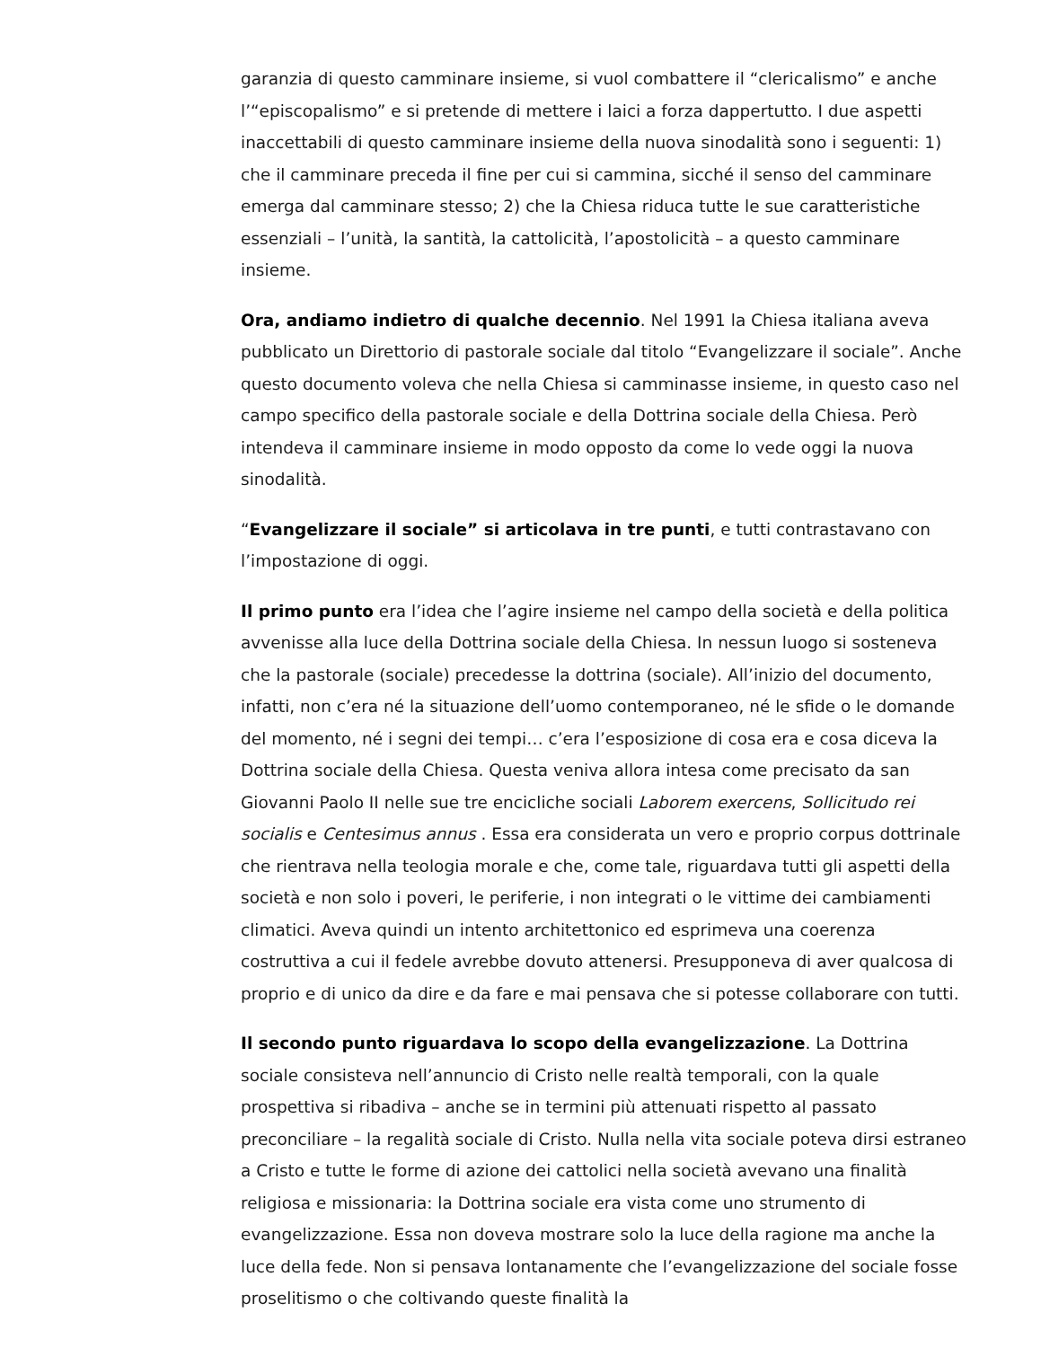garanzia di questo camminare insieme, si vuol combattere il “clericalismo” e anche l’“episcopalismo” e si pretende di mettere i laici a forza dappertutto. I due aspetti inaccettabili di questo camminare insieme della nuova sinodalità sono i seguenti: 1) che il camminare preceda il fine per cui si cammina, sicché il senso del camminare emerga dal camminare stesso; 2) che la Chiesa riduca tutte le sue caratteristiche essenziali – l’unità, la santità, la cattolicità, l’apostolicità – a questo camminare insieme.
Ora, andiamo indietro di qualche decennio. Nel 1991 la Chiesa italiana aveva pubblicato un Direttorio di pastorale sociale dal titolo “Evangelizzare il sociale”. Anche questo documento voleva che nella Chiesa si camminasse insieme, in questo caso nel campo specifico della pastorale sociale e della Dottrina sociale della Chiesa. Però intendeva il camminare insieme in modo opposto da come lo vede oggi la nuova sinodalità.
“Evangelizzare il sociale” si articolava in tre punti, e tutti contrastavano con l’impostazione di oggi.
Il primo punto era l’idea che l’agire insieme nel campo della società e della politica avvenisse alla luce della Dottrina sociale della Chiesa. In nessun luogo si sosteneva che la pastorale (sociale) precedesse la dottrina (sociale). All’inizio del documento, infatti, non c’era né la situazione dell’uomo contemporaneo, né le sfide o le domande del momento, né i segni dei tempi… c’era l’esposizione di cosa era e cosa diceva la Dottrina sociale della Chiesa. Questa veniva allora intesa come precisato da san Giovanni Paolo II nelle sue tre encicliche sociali Laborem exercens, Sollicitudo rei socialis e Centesimus annus . Essa era considerata un vero e proprio corpus dottrinale che rientrava nella teologia morale e che, come tale, riguardava tutti gli aspetti della società e non solo i poveri, le periferie, i non integrati o le vittime dei cambiamenti climatici. Aveva quindi un intento architettonico ed esprimeva una coerenza costruttiva a cui il fedele avrebbe dovuto attenersi. Presupponeva di aver qualcosa di proprio e di unico da dire e da fare e mai pensava che si potesse collaborare con tutti.
Il secondo punto riguardava lo scopo della evangelizzazione. La Dottrina sociale consisteva nell’annuncio di Cristo nelle realtà temporali, con la quale prospettiva si ribadiva – anche se in termini più attenuati rispetto al passato preconciliare – la regalità sociale di Cristo. Nulla nella vita sociale poteva dirsi estraneo a Cristo e tutte le forme di azione dei cattolici nella società avevano una finalità religiosa e missionaria: la Dottrina sociale era vista come uno strumento di evangelizzazione. Essa non doveva mostrare solo la luce della ragione ma anche la luce della fede. Non si pensava lontanamente che l’evangelizzazione del sociale fosse proselitismo o che coltivando queste finalità la